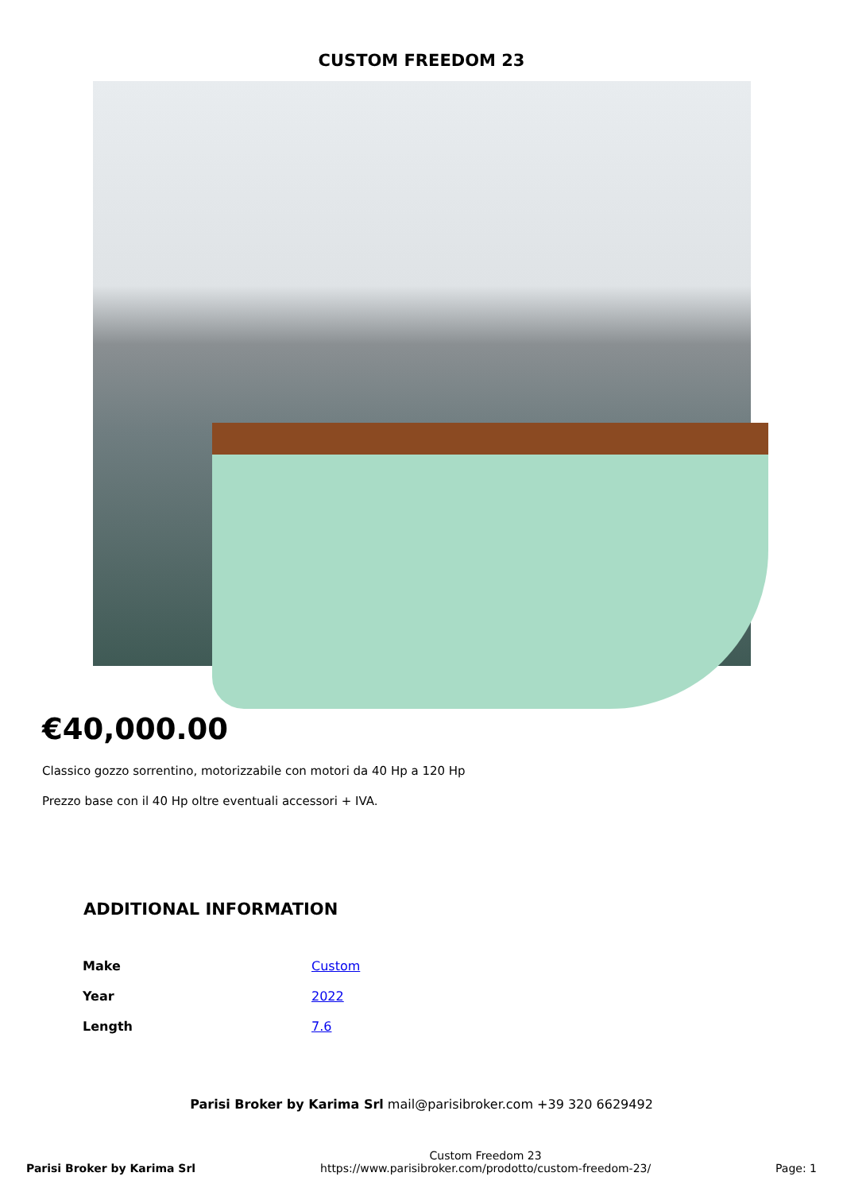CUSTOM FREEDOM 23
€40,000.00
Classico gozzo sorrentino, motorizzabile con motori da 40 Hp a 120 Hp
Prezzo base con il 40 Hp oltre eventuali accessori + IVA.
ADDITIONAL INFORMATION
| Make | Custom |
| Year | 2022 |
| Length | 7.6 |
Parisi Broker by Karima Srl mail@parisibroker.com +39 320 6629492
Parisi Broker by Karima Srl
Custom Freedom 23
https://www.parisibroker.com/prodotto/custom-freedom-23/
Page: 1